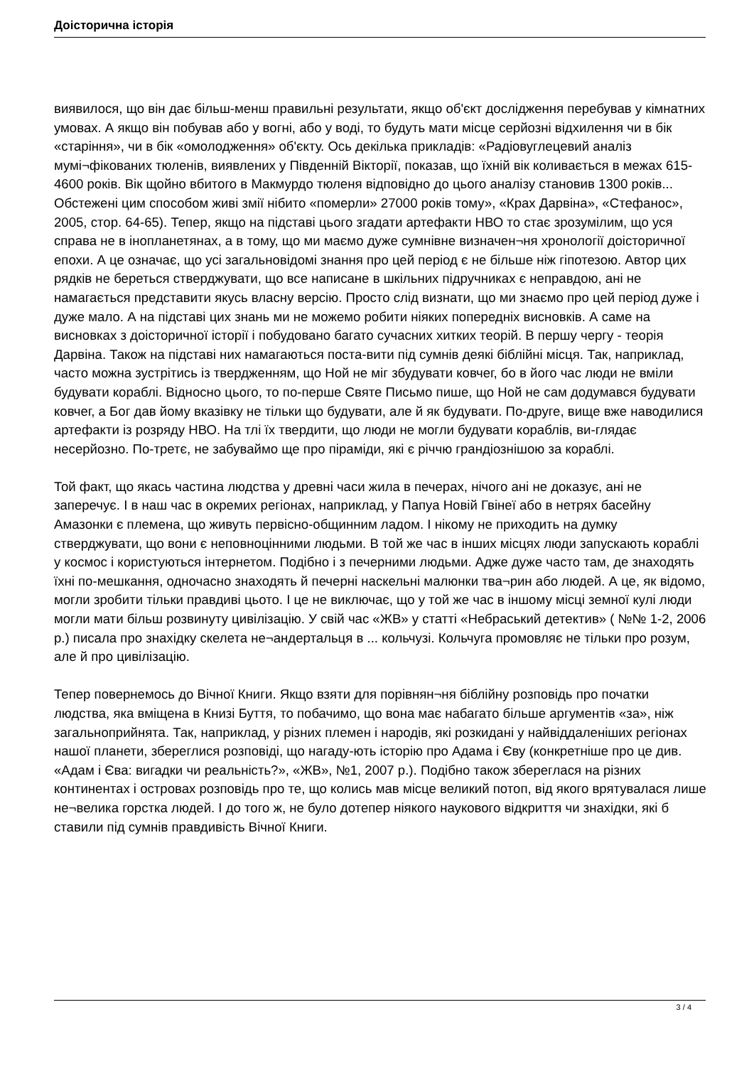Доісторична історія
виявилося, що він дає більш-менш правильні результати, якщо об'єкт дослідження перебував у кімнатних умовах. А якщо він побував або у вогні, або у воді, то будуть мати місце серйозні відхилення чи в бік «старіння», чи в бік «омолодження» об'єкту. Ось декілька прикладів: «Радіовуглецевий аналіз мумі¬фікованих тюленів, виявлених у Південній Вікторії, показав, що їхній вік коливається в межах 615-4600 років. Вік щойно вбитого в Макмурдо тюленя відповідно до цього аналізу становив 1300 років... Обстежені цим способом живі змії нібито «померли» 27000 років тому», «Крах Дарвіна», «Стефанос», 2005, стор. 64-65). Тепер, якщо на підставі цього згадати артефакти НВО то стає зрозумілим, що уся справа не в інопланетянах, а в тому, що ми маємо дуже сумнівне визначен¬ня хронології доісторичної епохи. А це означає, що усі загальновідомі знання про цей період є не більше ніж гіпотезою. Автор цих рядків не береться стверджувати, що все написане в шкільних підручниках є неправдою, ані не намагається представити якусь власну версію. Просто слід визнати, що ми знаємо про цей період дуже і дуже мало. А на підставі цих знань ми не можемо робити ніяких попередніх висновків. А саме на висновках з доісторичної історії і побудовано багато сучасних хитких теорій. В першу чергу - теорія Дарвіна. Також на підставі них намагаються поста-вити під сумнів деякі біблійні місця. Так, наприклад, часто можна зустрітись із твердженням, що Ной не міг збудувати ковчег, бо в його час люди не вміли будувати кораблі. Відносно цього, то по-перше Святе Письмо пише, що Ной не сам додумався будувати ковчег, а Бог дав йому вказівку не тільки що будувати, але й як будувати. По-друге, вище вже наводилися артефакти із розряду НВО. На тлі їх твердити, що люди не могли будувати кораблів, ви-глядає несерйозно. По-третє, не забуваймо ще про піраміди, які є річчю грандіознішою за кораблі.
Той факт, що якась частина людства у древні часи жила в печерах, нічого ані не доказує, ані не заперечує. І в наш час в окремих регіонах, наприклад, у Папуа Новій Гвінеї або в нетрях басейну Амазонки є племена, що живуть первісно-общинним ладом. І нікому не приходить на думку стверджувати, що вони є неповноцінними людьми. В той же час в інших місцях люди запускають кораблі у космос і користуються інтернетом. Подібно і з печерними людьми. Адже дуже часто там, де знаходять їхні по-мешкання, одночасно знаходять й печерні наскельні малюнки тва¬рин або людей. А це, як відомо, могли зробити тільки правдиві цьото. І це не виключає, що у той же час в іншому місці земної кулі люди могли мати більш розвинуту цивілізацію. У свій час «ЖВ» у статті «Небраський детектив» ( №№ 1-2, 2006 р.) писала про знахідку скелета не¬андертальця в ... кольчузі. Кольчуга промовляє не тільки про розум, але й про цивілізацію.
Тепер повернемось до Вічної Книги. Якщо взяти для порівнян¬ня біблійну розповідь про початки людства, яка вміщена в Книзі Буття, то побачимо, що вона має набагато більше аргументів «за», ніж загальноприйнята. Так, наприклад, у різних племен і народів, які розкидані у найвіддаленіших регіонах нашої планети, збереглися розповіді, що нагаду-ють історію про Адама і Єву (конкретніше про це див. «Адам і Єва: вигадки чи реальність?», «ЖВ», №1, 2007 р.). Подібно також збереглася на різних континентах і островах розповідь про те, що колись мав місце великий потоп, від якого врятувалася лише не¬велика горстка людей. І до того ж, не було дотепер ніякого наукового відкриття чи знахідки, які б ставили під сумнів правдивість Вічної Книги.
3 / 4